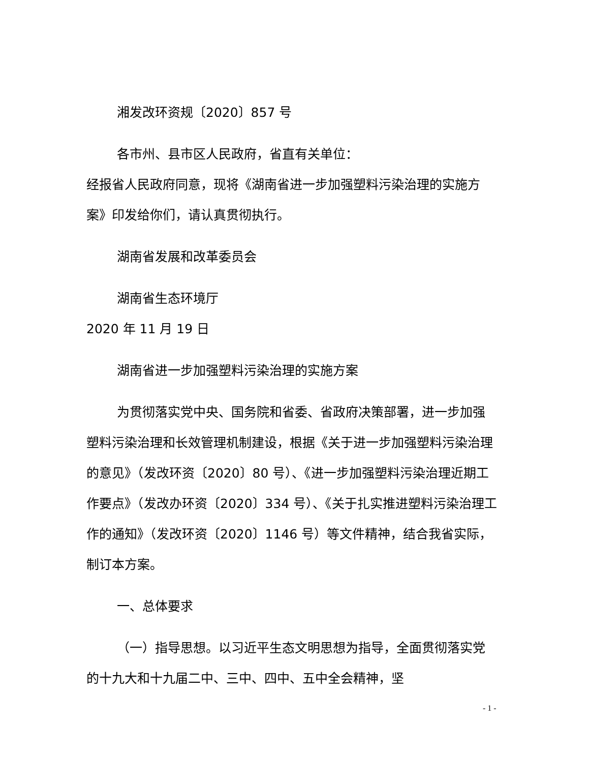湘发改环资规〔2020〕857 号
各市州、县市区人民政府，省直有关单位：
经报省人民政府同意，现将《湖南省进一步加强塑料污染治理的实施方案》印发给你们，请认真贯彻执行。
湖南省发展和改革委员会
湖南省生态环境厅
2020 年 11 月 19 日
湖南省进一步加强塑料污染治理的实施方案
为贯彻落实党中央、国务院和省委、省政府决策部署，进一步加强塑料污染治理和长效管理机制建设，根据《关于进一步加强塑料污染治理的意见》（发改环资〔2020〕80 号）、《进一步加强塑料污染治理近期工作要点》（发改办环资〔2020〕334 号）、《关于扎实推进塑料污染治理工作的通知》（发改环资〔2020〕1146 号）等文件精神，结合我省实际，制订本方案。
一、总体要求
（一）指导思想。以习近平生态文明思想为指导，全面贯彻落实党的十九大和十九届二中、三中、四中、五中全会精神，坚
- 1 -